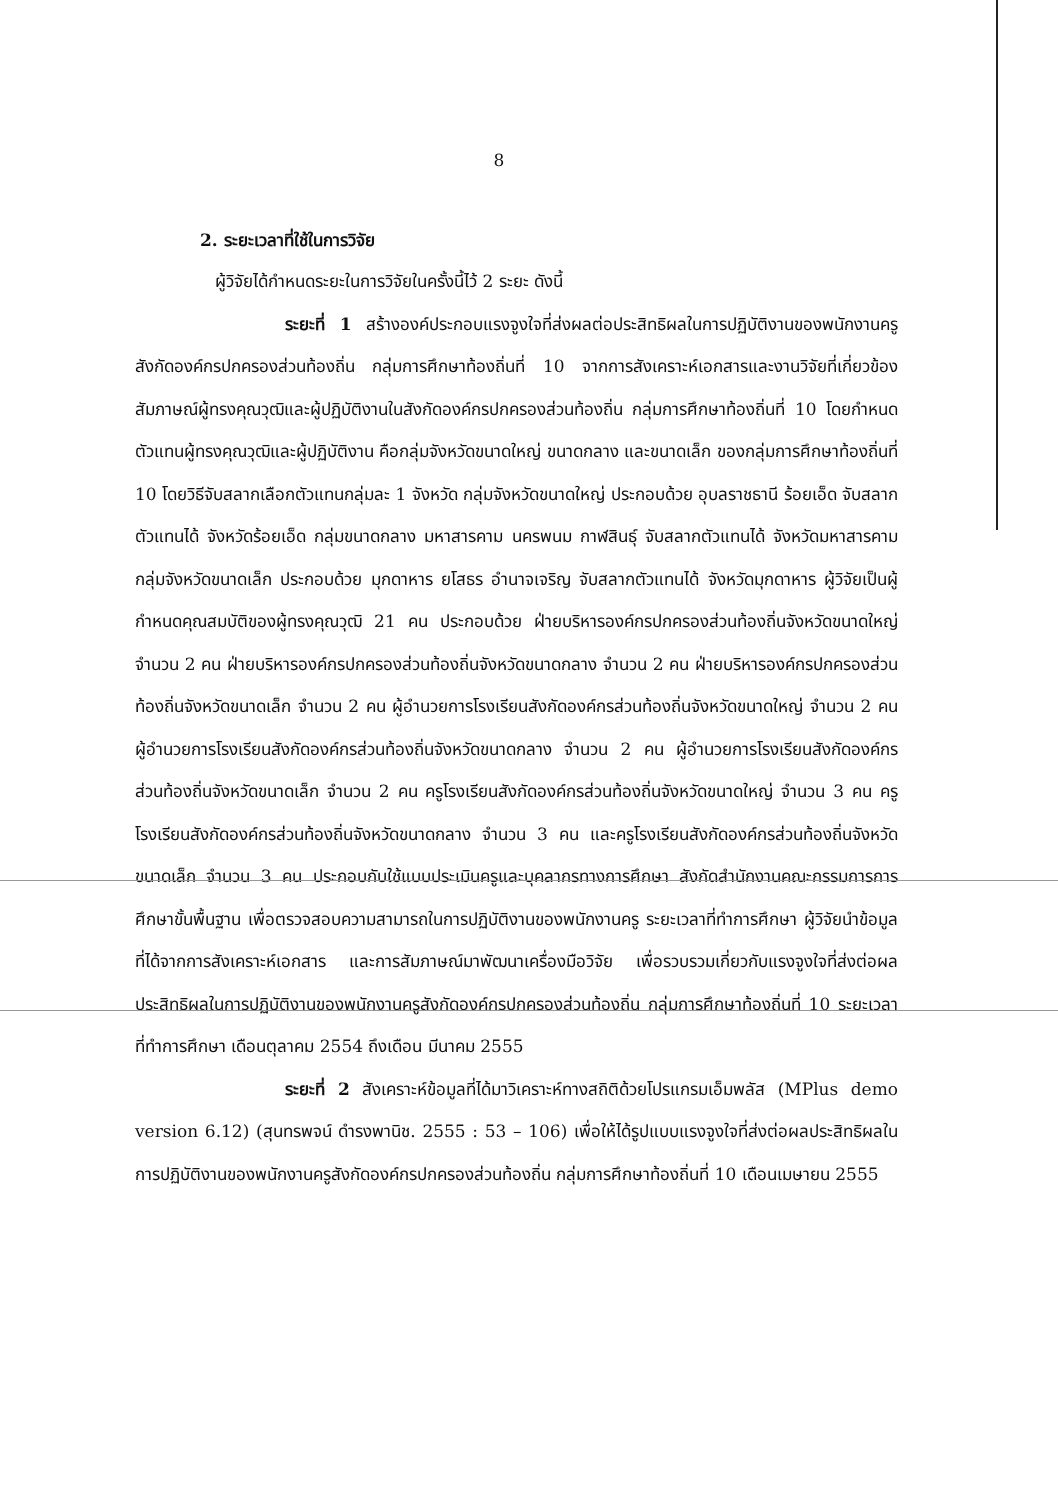8
2. ระยะเวลาที่ใช้ในการวิจัย
ผู้วิจัยได้กำหนดระยะในการวิจัยในครั้งนี้ไว้ 2 ระยะ ดังนี้
ระยะที่ 1 สร้างองค์ประกอบแรงจูงใจที่ส่งผลต่อประสิทธิผลในการปฏิบัติงานของพนักงานครู สังกัดองค์กรปกครองส่วนท้องถิ่น กลุ่มการศึกษาท้องถิ่นที่ 10 จากการสังเคราะห์เอกสารและงานวิจัยที่เกี่ยวข้อง สัมภาษณ์ผู้ทรงคุณวุฒิและผู้ปฏิบัติงานในสังกัดองค์กรปกครองส่วนท้องถิ่น กลุ่มการศึกษาท้องถิ่นที่ 10 โดยกำหนดตัวแทนผู้ทรงคุณวุฒิและผู้ปฏิบัติงาน คือกลุ่มจังหวัดขนาดใหญ่ ขนาดกลาง และขนาดเล็ก ของกลุ่มการศึกษาท้องถิ่นที่ 10 โดยวิธีจับสลากเลือกตัวแทนกลุ่มละ 1 จังหวัด กลุ่มจังหวัดขนาดใหญ่ ประกอบด้วย อุบลราชธานี ร้อยเอ็ด จับสลากตัวแทนได้ จังหวัดร้อยเอ็ด กลุ่มขนาดกลาง มหาสารคาม นครพนม กาฬสินธุ์ จับสลากตัวแทนได้ จังหวัดมหาสารคาม กลุ่มจังหวัดขนาดเล็ก ประกอบด้วย มุกดาหาร ยโสธร อำนาจเจริญ จับสลากตัวแทนได้ จังหวัดมุกดาหาร ผู้วิจัยเป็นผู้กำหนดคุณสมบัติของผู้ทรงคุณวุฒิ 21 คน ประกอบด้วย ฝ่ายบริหารองค์กรปกครองส่วนท้องถิ่นจังหวัดขนาดใหญ่ จำนวน 2 คน ฝ่ายบริหารองค์กรปกครองส่วนท้องถิ่นจังหวัดขนาดกลาง จำนวน 2 คน ฝ่ายบริหารองค์กรปกครองส่วนท้องถิ่นจังหวัดขนาดเล็ก จำนวน 2 คน ผู้อำนวยการโรงเรียนสังกัดองค์กรส่วนท้องถิ่นจังหวัดขนาดใหญ่ จำนวน 2 คน ผู้อำนวยการโรงเรียนสังกัดองค์กรส่วนท้องถิ่นจังหวัดขนาดกลาง จำนวน 2 คน ผู้อำนวยการโรงเรียนสังกัดองค์กรส่วนท้องถิ่นจังหวัดขนาดเล็ก จำนวน 2 คน ครูโรงเรียนสังกัดองค์กรส่วนท้องถิ่นจังหวัดขนาดใหญ่ จำนวน 3 คน ครูโรงเรียนสังกัดองค์กรส่วนท้องถิ่นจังหวัดขนาดกลาง จำนวน 3 คน และครูโรงเรียนสังกัดองค์กรส่วนท้องถิ่นจังหวัดขนาดเล็ก จำนวน 3 คน ประกอบกับใช้แบบประเมินครูและบุคลากรทางการศึกษา สังกัดสำนักงานคณะกรรมการการศึกษาขั้นพื้นฐาน เพื่อตรวจสอบความสามารถในการปฏิบัติงานของพนักงานครู ระยะเวลาที่ทำการศึกษา ผู้วิจัยนำข้อมูลที่ได้จากการสังเคราะห์เอกสาร และการสัมภาษณ์มาพัฒนาเครื่องมือวิจัย เพื่อรวบรวมเกี่ยวกับแรงจูงใจที่ส่งต่อผลประสิทธิผลในการปฏิบัติงานของพนักงานครูสังกัดองค์กรปกครองส่วนท้องถิ่น กลุ่มการศึกษาท้องถิ่นที่ 10 ระยะเวลาที่ทำการศึกษา เดือนตุลาคม 2554 ถึงเดือน มีนาคม 2555
ระยะที่ 2 สังเคราะห์ข้อมูลที่ได้มาวิเคราะห์ทางสถิติด้วยโปรแกรมเอ็มพลัส (MPlus demo version 6.12) (สุนทรพจน์ ดำรงพานิช. 2555 : 53 – 106) เพื่อให้ได้รูปแบบแรงจูงใจที่ส่งต่อผลประสิทธิผลในการปฏิบัติงานของพนักงานครูสังกัดองค์กรปกครองส่วนท้องถิ่น กลุ่มการศึกษาท้องถิ่นที่ 10 เดือนเมษายน 2555